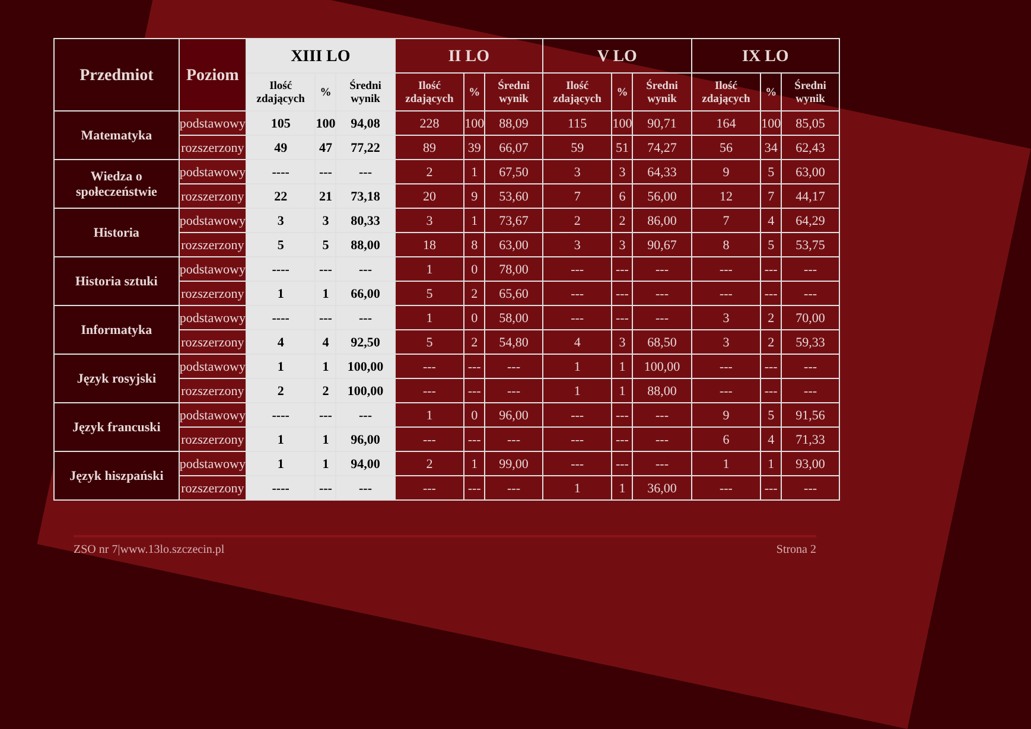| Przedmiot | Poziom | XIII LO | | | II LO | | | V LO | | | IX LO | | |
| --- | --- | --- | --- | --- | --- | --- | --- | --- | --- | --- | --- | --- | --- |
| | | Ilość zdających | % | Średni wynik | Ilość zdających | % | Średni wynik | Ilość zdających | % | Średni wynik | Ilość zdających | % | Średni wynik |
| Matematyka | podstawowy | 105 | 100 | 94,08 | 228 | 100 | 88,09 | 115 | 100 | 90,71 | 164 | 100 | 85,05 |
| | rozszerzony | 49 | 47 | 77,22 | 89 | 39 | 66,07 | 59 | 51 | 74,27 | 56 | 34 | 62,43 |
| Wiedza o społeczeństwie | podstawowy | ---- | --- | --- | 2 | 1 | 67,50 | 3 | 3 | 64,33 | 9 | 5 | 63,00 |
| | rozszerzony | 22 | 21 | 73,18 | 20 | 9 | 53,60 | 7 | 6 | 56,00 | 12 | 7 | 44,17 |
| Historia | podstawowy | 3 | 3 | 80,33 | 3 | 1 | 73,67 | 2 | 2 | 86,00 | 7 | 4 | 64,29 |
| | rozszerzony | 5 | 5 | 88,00 | 18 | 8 | 63,00 | 3 | 3 | 90,67 | 8 | 5 | 53,75 |
| Historia sztuki | podstawowy | ---- | --- | --- | 1 | 0 | 78,00 | --- | --- | --- | --- | --- | --- |
| | rozszerzony | 1 | 1 | 66,00 | 5 | 2 | 65,60 | --- | --- | --- | --- | --- | --- |
| Informatyka | podstawowy | ---- | --- | --- | 1 | 0 | 58,00 | --- | --- | --- | 3 | 2 | 70,00 |
| | rozszerzony | 4 | 4 | 92,50 | 5 | 2 | 54,80 | 4 | 3 | 68,50 | 3 | 2 | 59,33 |
| Język rosyjski | podstawowy | 1 | 1 | 100,00 | --- | --- | --- | 1 | 1 | 100,00 | --- | --- | --- |
| | rozszerzony | 2 | 2 | 100,00 | --- | --- | --- | 1 | 1 | 88,00 | --- | --- | --- |
| Język francuski | podstawowy | ---- | --- | --- | 1 | 0 | 96,00 | --- | --- | --- | 9 | 5 | 91,56 |
| | rozszerzony | 1 | 1 | 96,00 | --- | --- | --- | --- | --- | --- | 6 | 4 | 71,33 |
| Język hiszpański | podstawowy | 1 | 1 | 94,00 | 2 | 1 | 99,00 | --- | --- | --- | 1 | 1 | 93,00 |
| | rozszerzony | ---- | --- | --- | --- | --- | --- | 1 | 1 | 36,00 | --- | --- | --- |
ZSO nr 7|www.13lo.szczecin.pl Strona 2